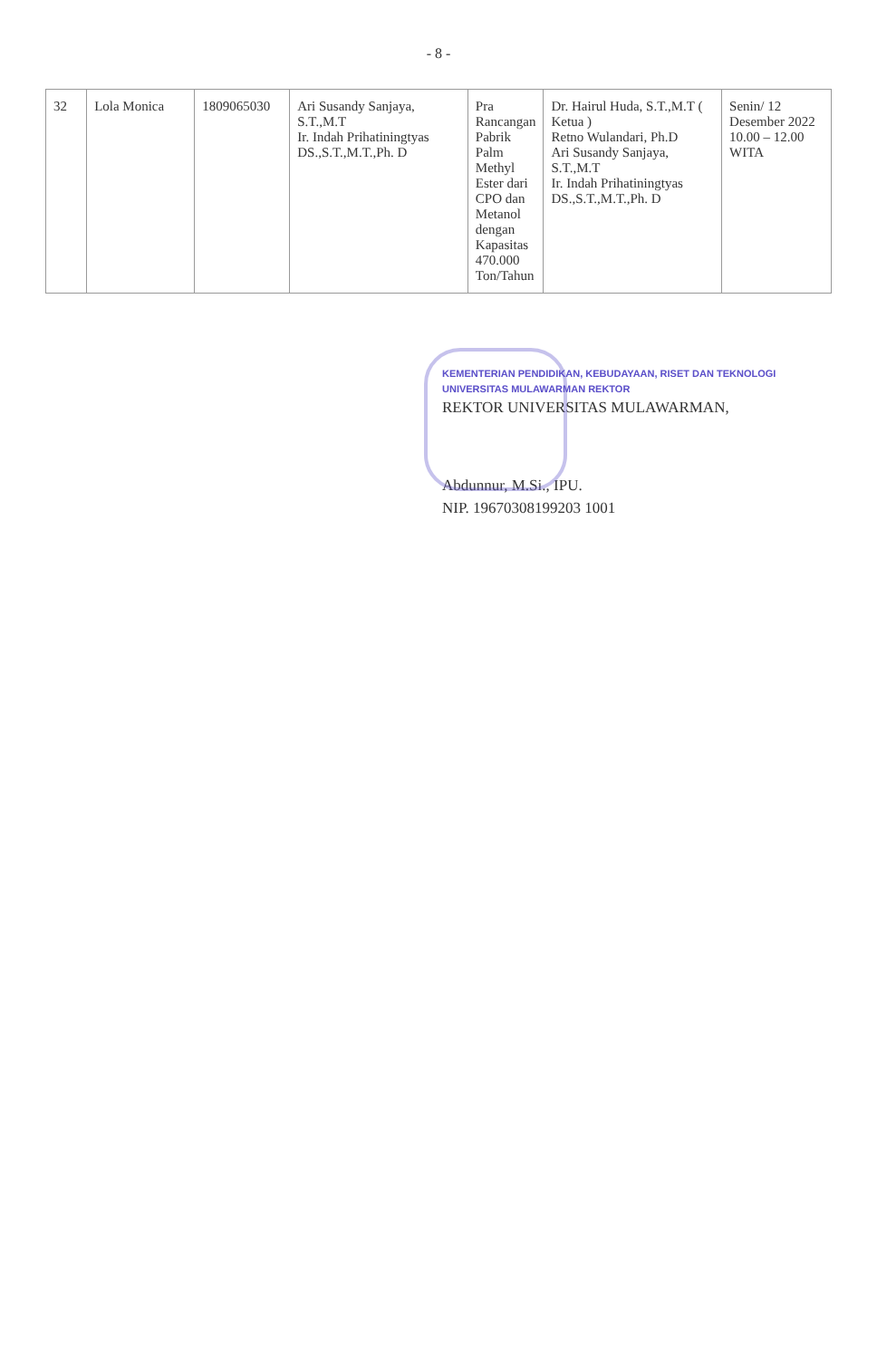- 8 -
| 32 | Lola Monica | 1809065030 | Ari Susandy Sanjaya, S.T.,M.T Ir. Indah Prihatiningtyas DS.,S.T.,M.T.,Ph. D | Pra Rancangan Pabrik Palm Methyl Ester dari CPO dan Metanol dengan Kapasitas 470.000 Ton/Tahun | Dr. Hairul Huda, S.T.,M.T ( Ketua ) Retno Wulandari, Ph.D Ari Susandy Sanjaya, S.T.,M.T Ir. Indah Prihatiningtyas DS.,S.T.,M.T.,Ph. D | Senin/ 12 Desember 2022 10.00 – 12.00 WITA |
KEMENTERIAN PENDIDIKAN, KEBUDAYAAN, RISET DAN TEKNOLOGI UNIVERSITAS MULAWARMAN REKTOR
REKTOR UNIVERSITAS MULAWARMAN,
Abdunnur, M.Si., IPU.
NIP. 19670308199203 1001